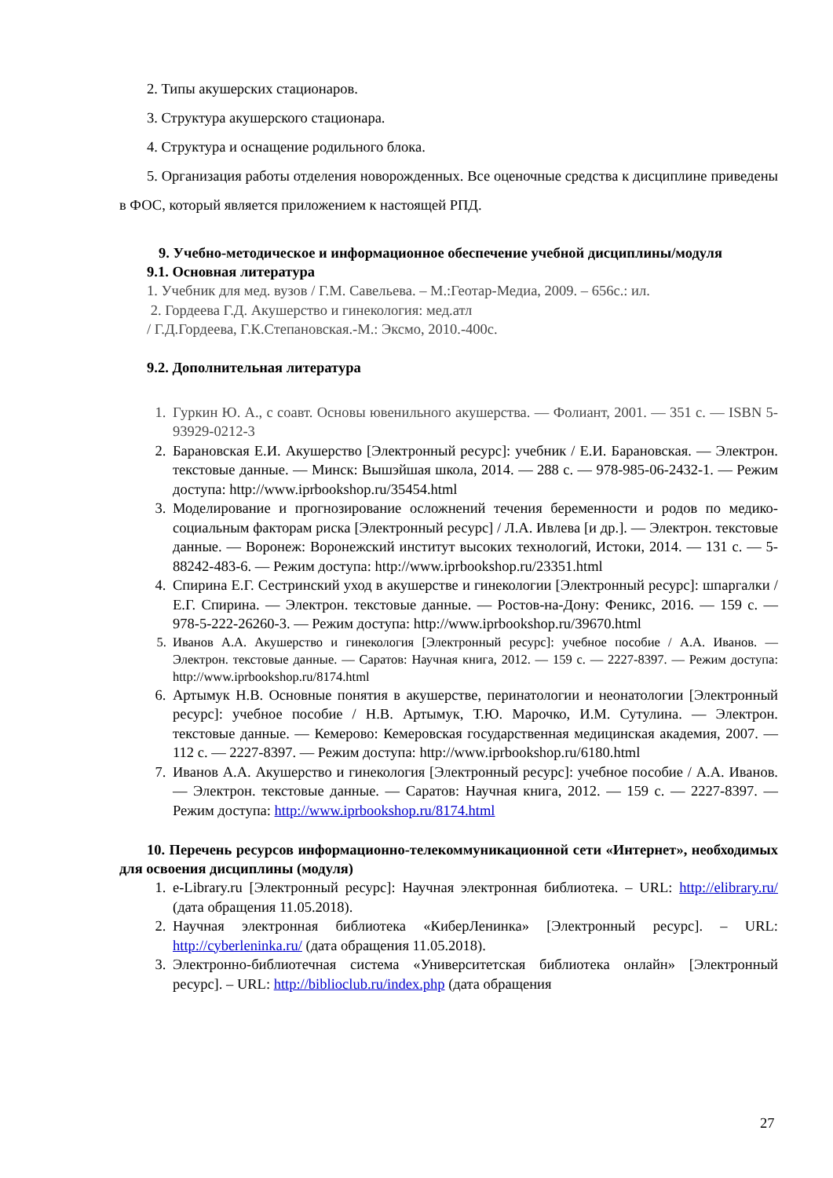2. Типы акушерских стационаров.
3. Структура акушерского стационара.
4. Структура и оснащение родильного блока.
5. Организация работы отделения новорожденных. Все оценочные средства к дисциплине приведены в ФОС, который является приложением к настоящей РПД.
9. Учебно-методическое и информационное обеспечение учебной дисциплины/модуля
9.1. Основная литература
1. Учебник для мед. вузов / Г.М. Савельева. – М.:Геотар-Медиа, 2009. – 656с.: ил.
2. Гордеева Г.Д. Акушерство и гинекология: мед.атл
/ Г.Д.Гордеева, Г.К.Степановская.-М.: Эксмо, 2010.-400с.
9.2. Дополнительная литература
1. Гуркин Ю. А., с соавт. Основы ювенильного акушерства. — Фолиант, 2001. — 351 с. — ISBN 5-93929-0212-3
2. Барановская Е.И. Акушерство [Электронный ресурс]: учебник / Е.И. Барановская. — Электрон. текстовые данные. — Минск: Вышэйшая школа, 2014. — 288 c. — 978-985-06-2432-1. — Режим доступа: http://www.iprbookshop.ru/35454.html
3. Моделирование и прогнозирование осложнений течения беременности и родов по медико-социальным факторам риска [Электронный ресурс] / Л.А. Ивлева [и др.]. — Электрон. текстовые данные. — Воронеж: Воронежский институт высоких технологий, Истоки, 2014. — 131 c. — 5-88242-483-6. — Режим доступа: http://www.iprbookshop.ru/23351.html
4. Спирина Е.Г. Сестринский уход в акушерстве и гинекологии [Электронный ресурс]: шпаргалки / Е.Г. Спирина. — Электрон. текстовые данные. — Ростов-на-Дону: Феникс, 2016. — 159 c. — 978-5-222-26260-3. — Режим доступа: http://www.iprbookshop.ru/39670.html
5. Иванов А.А. Акушерство и гинекология [Электронный ресурс]: учебное пособие / А.А. Иванов. — Электрон. текстовые данные. — Саратов: Научная книга, 2012. — 159 c. — 2227-8397. — Режим доступа: http://www.iprbookshop.ru/8174.html
6. Артымук Н.В. Основные понятия в акушерстве, перинатологии и неонатологии [Электронный ресурс]: учебное пособие / Н.В. Артымук, Т.Ю. Марочко, И.М. Сутулина. — Электрон. текстовые данные. — Кемерово: Кемеровская государственная медицинская академия, 2007. — 112 c. — 2227-8397. — Режим доступа: http://www.iprbookshop.ru/6180.html
7. Иванов А.А. Акушерство и гинекология [Электронный ресурс]: учебное пособие / А.А. Иванов. — Электрон. текстовые данные. — Саратов: Научная книга, 2012. — 159 c. — 2227-8397. — Режим доступа: http://www.iprbookshop.ru/8174.html
10. Перечень ресурсов информационно-телекоммуникационной сети «Интернет», необходимых для освоения дисциплины (модуля)
1. e-Library.ru [Электронный ресурс]: Научная электронная библиотека. – URL: http://elibrary.ru/ (дата обращения 11.05.2018).
2. Научная электронная библиотека «КиберЛенинка» [Электронный ресурс]. – URL: http://cyberleninka.ru/ (дата обращения 11.05.2018).
3. Электронно-библиотечная система «Университетская библиотека онлайн» [Электронный ресурс]. – URL: http://biblioclub.ru/index.php (дата обращения
27